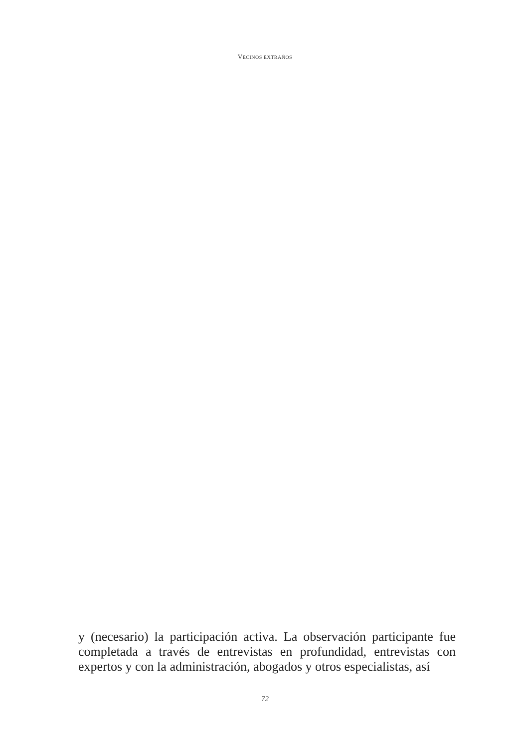VECINOS EXTRAÑOS
y (necesario) la participación activa. La observación participante fue completada a través de entrevistas en profundidad, entrevistas con expertos y con la administración, abogados y otros especialistas, así
72